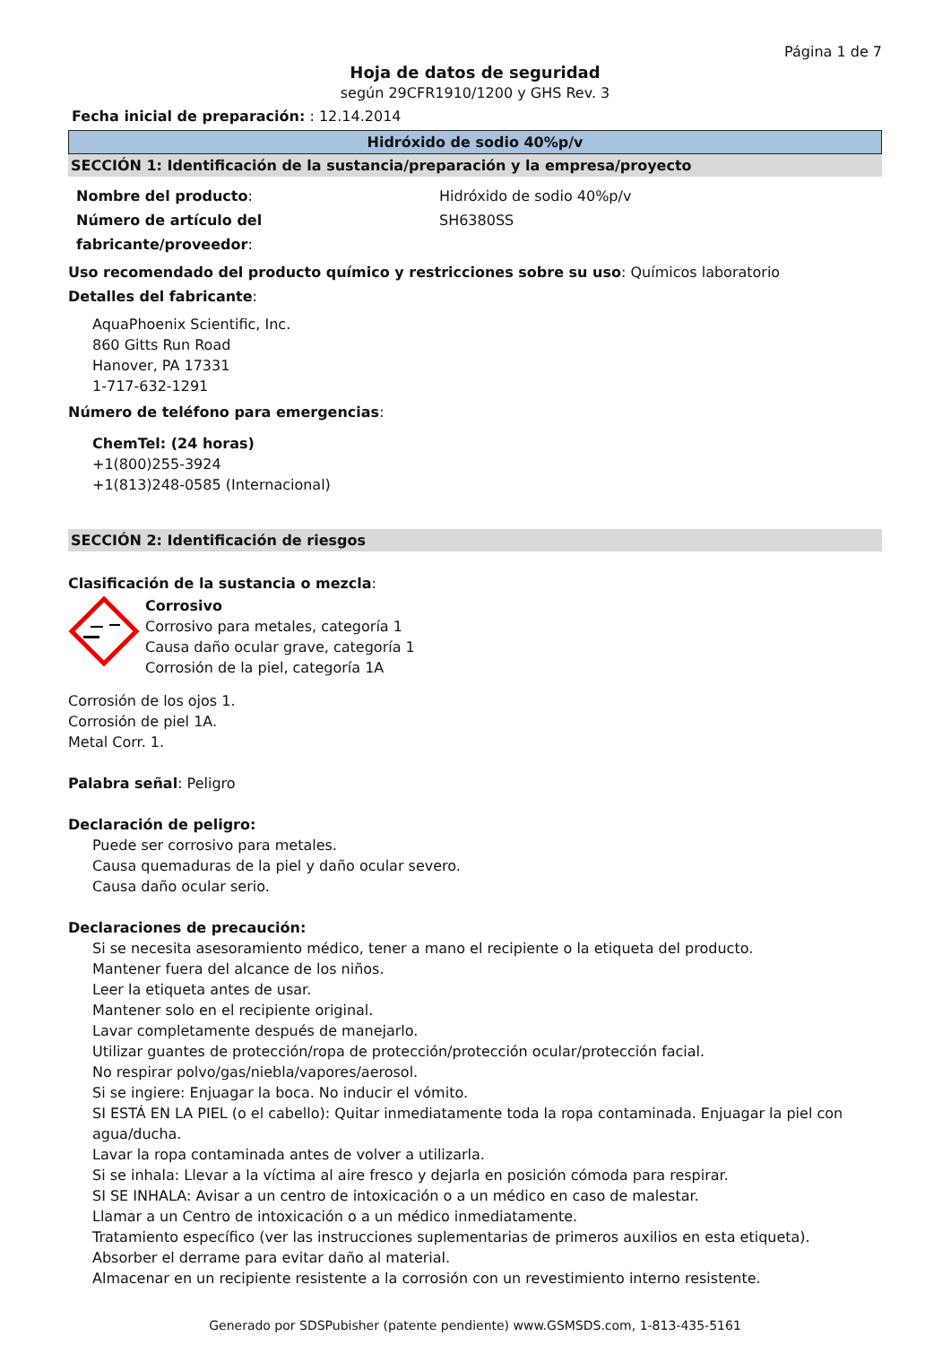Página 1 de 7
Hoja de datos de seguridad
según 29CFR1910/1200 y GHS Rev. 3
Fecha inicial de preparación: : 12.14.2014
Hidróxido de sodio 40%p/v
SECCIÓN 1: Identificación de la sustancia/preparación y la empresa/proyecto
Nombre del producto:
Número de artículo del fabricante/proveedor:
Hidróxido de sodio 40%p/v
SH6380SS
Uso recomendado del producto químico y restricciones sobre su uso: Químicos laboratorio
Detalles del fabricante:
AquaPhoenix Scientific, Inc.
860 Gitts Run Road
Hanover, PA 17331
1-717-632-1291
Número de teléfono para emergencias:
ChemTel: (24 horas)
+1(800)255-3924
+1(813)248-0585 (Internacional)
SECCIÓN 2: Identificación de riesgos
Clasificación de la sustancia o mezcla:
Corrosivo
Corrosivo para metales, categoría 1
Causa daño ocular grave, categoría 1
Corrosión de la piel, categoría 1A
Corrosión de los ojos 1.
Corrosión de piel 1A.
Metal Corr. 1.
Palabra señal: Peligro
Declaración de peligro:
Puede ser corrosivo para metales.
Causa quemaduras de la piel y daño ocular severo.
Causa daño ocular serio.
Declaraciones de precaución:
Si se necesita asesoramiento médico, tener a mano el recipiente o la etiqueta del producto.
Mantener fuera del alcance de los niños.
Leer la etiqueta antes de usar.
Mantener solo en el recipiente original.
Lavar completamente después de manejarlo.
Utilizar guantes de protección/ropa de protección/protección ocular/protección facial.
No respirar polvo/gas/niebla/vapores/aerosol.
Si se ingiere: Enjuagar la boca. No inducir el vómito.
SI ESTÁ EN LA PIEL (o el cabello): Quitar inmediatamente toda la ropa contaminada. Enjuagar la piel con agua/ducha.
Lavar la ropa contaminada antes de volver a utilizarla.
Si se inhala: Llevar a la víctima al aire fresco y dejarla en posición cómoda para respirar.
SI SE INHALA: Avisar a un centro de intoxicación o a un médico en caso de malestar.
Llamar a un Centro de intoxicación o a un médico inmediatamente.
Tratamiento específico (ver las instrucciones suplementarias de primeros auxilios en esta etiqueta).
Absorber el derrame para evitar daño al material.
Almacenar en un recipiente resistente a la corrosión con un revestimiento interno resistente.
Generado por SDSPubisher (patente pendiente) www.GSMSDS.com, 1-813-435-5161